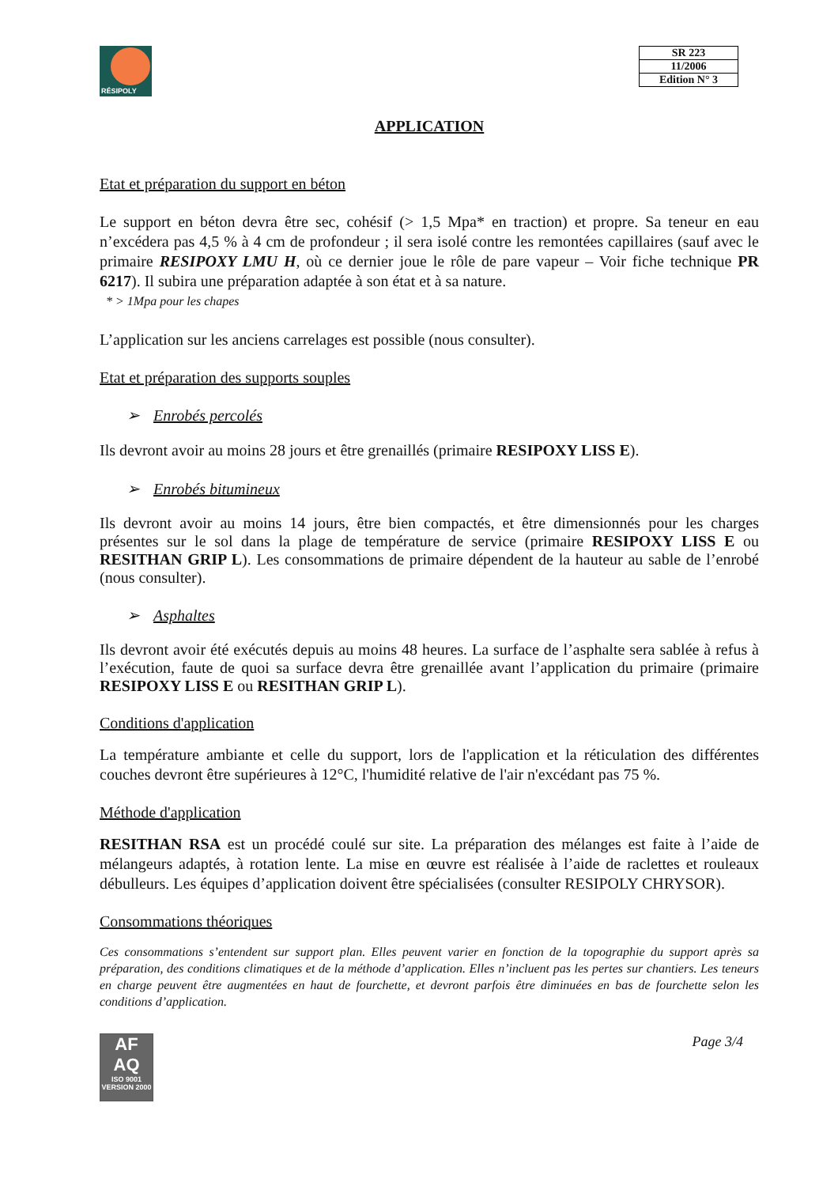RÉSIPOLY
| SR 223 |
| 11/2006 |
| Edition N° 3 |
APPLICATION
Etat et préparation du support en béton
Le support en béton devra être sec, cohésif (> 1,5 Mpa* en traction) et propre. Sa teneur en eau n’excédera pas 4,5 % à 4 cm de profondeur ; il sera isolé contre les remontées capillaires (sauf avec le primaire RESIPOXY LMU H, où ce dernier joue le rôle de pare vapeur – Voir fiche technique PR 6217). Il subira une préparation adaptée à son état et à sa nature.
* > 1Mpa pour les chapes
L’application sur les anciens carrelages est possible (nous consulter).
Etat et préparation des supports souples
➢ Enrobés percolés
Ils devront avoir au moins 28 jours et être grenaillés (primaire RESIPOXY LISS E).
➢ Enrobés bitumineux
Ils devront avoir au moins 14 jours, être bien compactés, et être dimensionnés pour les charges présentes sur le sol dans la plage de température de service (primaire RESIPOXY LISS E ou RESITHAN GRIP L). Les consommations de primaire dépendent de la hauteur au sable de l’enrobé (nous consulter).
➢ Asphaltes
Ils devront avoir été exécutés depuis au moins 48 heures. La surface de l’asphalte sera sablée à refus à l’exécution, faute de quoi sa surface devra être grenaillée avant l’application du primaire (primaire RESIPOXY LISS E ou RESITHAN GRIP L).
Conditions d'application
La température ambiante et celle du support, lors de l'application et la réticulation des différentes couches devront être supérieures à 12°C, l'humidité relative de l'air n'excédant pas 75 %.
Méthode d'application
RESITHAN RSA est un procédé coulé sur site. La préparation des mélanges est faite à l’aide de mélangeurs adaptés, à rotation lente. La mise en œuvre est réalisée à l’aide de raclettes et rouleaux débulleurs. Les équipes d’application doivent être spécialisées (consulter RESIPOLY CHRYSOR).
Consommations théoriques
Ces consommations s’entendent sur support plan. Elles peuvent varier en fonction de la topographie du support après sa préparation, des conditions climatiques et de la méthode d’application. Elles n’incluent pas les pertes sur chantiers. Les teneurs en charge peuvent être augmentées en haut de fourchette, et devront parfois être diminuées en bas de fourchette selon les conditions d’application.
AF
AQ
ISO 9001
VERSION 2000
Page 3/4